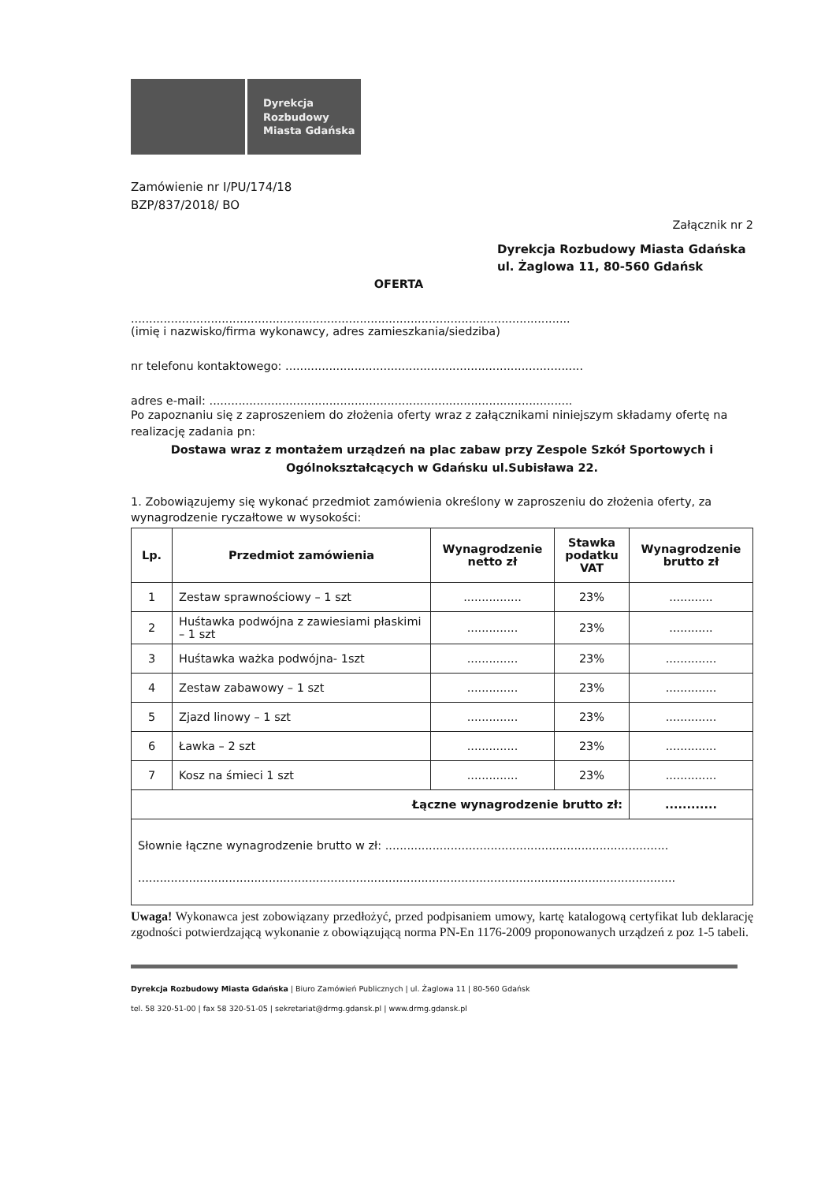Dyrekcja
Rozbudowy
Miasta Gdańska
Zamówienie nr I/PU/174/18
BZP/837/2018/ BO
Załącznik nr 2
Dyrekcja Rozbudowy Miasta Gdańska
ul. Żaglowa 11, 80-560 Gdańsk
OFERTA
.........................................................................................................................
(imię i nazwisko/firma wykonawcy, adres zamieszkania/siedziba)
nr telefonu kontaktowego: ..................................................................................
adres e-mail: ....................................................................................................
Po zapoznaniu się z zaproszeniem do złożenia oferty wraz z załącznikami niniejszym składamy ofertę na realizację zadania pn:
Dostawa wraz z montażem urządzeń na plac zabaw przy Zespole Szkół Sportowych i Ogólnokształcących w Gdańsku ul.Subisława 22.
1. Zobowiązujemy się wykonać przedmiot zamówienia określony w zaproszeniu do złożenia oferty, za wynagrodzenie ryczałtowe w wysokości:
| Lp. | Przedmiot zamówienia | Wynagrodzenie netto zł | Stawka podatku VAT | Wynagrodzenie brutto zł |
| --- | --- | --- | --- | --- |
| 1 | Zestaw sprawnościowy – 1 szt | ................ | 23% | ............ |
| 2 | Huśtawka podwójna z zawiesiami płaskimi – 1 szt | .............. | 23% | ............ |
| 3 | Huśtawka ważka podwójna- 1szt | .............. | 23% | .............. |
| 4 | Zestaw zabawowy – 1 szt | .............. | 23% | .............. |
| 5 | Zjazd linowy – 1 szt | .............. | 23% | .............. |
| 6 | Ławka – 2 szt | .............. | 23% | .............. |
| 7 | Kosz na śmieci 1 szt | .............. | 23% | .............. |
| Łączne wynagrodzenie brutto zł: | | | | ............ |
| Słownie łączne wynagrodzenie brutto w zł: .............................................................................. .................................................................................................................................................... | | | | |
Uwaga! Wykonawca jest zobowiązany przedłożyć, przed podpisaniem umowy, kartę katalogową certyfikat lub deklarację zgodności potwierdzającą wykonanie z obowiązującą norma PN-En 1176-2009 proponowanych urządzeń z poz 1-5 tabeli.
Dyrekcja Rozbudowy Miasta Gdańska | Biuro Zamówień Publicznych | ul. Żaglowa 11 | 80-560 Gdańsk
tel. 58 320-51-00 | fax 58 320-51-05 | sekretariat@drmg.gdansk.pl | www.drmg.gdansk.pl